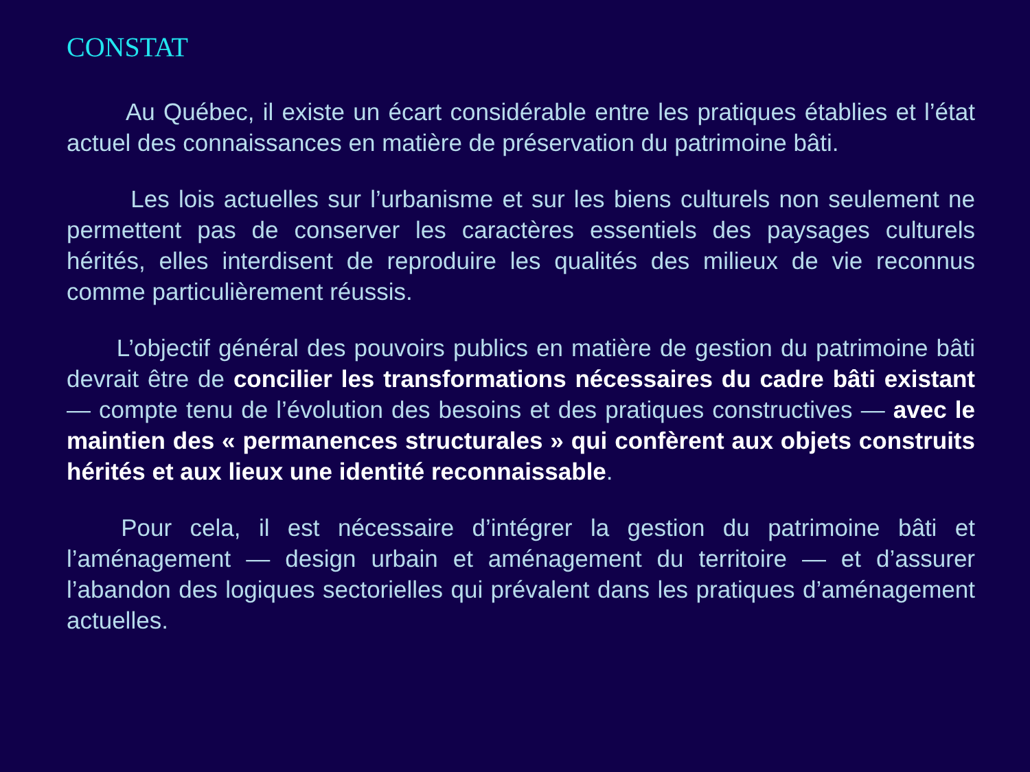CONSTAT
Au Québec, il existe un écart considérable entre les pratiques établies et l’état actuel des connaissances en matière de préservation du patrimoine bâti.
Les lois actuelles sur l’urbanisme et sur les biens culturels non seulement ne permettent pas de conserver les caractères essentiels des paysages culturels hérités, elles interdisent de reproduire les qualités des milieux de vie reconnus comme particulièrement réussis.
L’objectif général des pouvoirs publics en matière de gestion du patrimoine bâti devrait être de concilier les transformations nécessaires du cadre bâti existant — compte tenu de l’évolution des besoins et des pratiques constructives — avec le maintien des « permanences structurales » qui confèrent aux objets construits hérités et aux lieux une identité reconnaissable.
Pour cela, il est nécessaire d’intégrer la gestion du patrimoine bâti et l’aménagement — design urbain et aménagement du territoire — et d’assurer l’abandon des logiques sectorielles qui prévalent dans les pratiques d’aménagement actuelles.